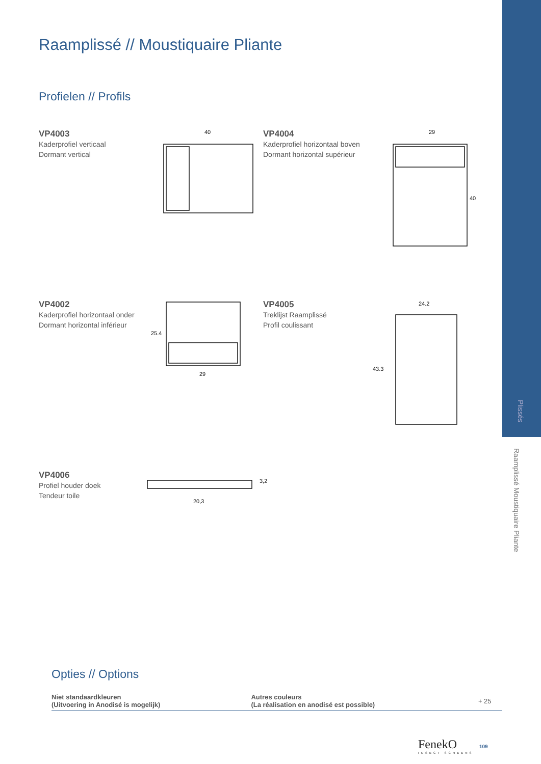Plissés
Raamplissé Moustiquaire Pliante
Raamplissé // Moustiquaire Pliante
Profielen // Profils
VP4003
Kaderprofiel verticaal
Dormant vertical
40
VP4004
Kaderprofiel horizontaal boven
Dormant horizontal supérieur
29
40
VP4002
Kaderprofiel horizontaal onder
Dormant horizontal inférieur
25.4
29
VP4005
Treklijst Raamplissé
Profil coulissant
24.2
43.3
VP4006
Profiel houder doek
Tendeur toile
20,3
3,2
Opties // Options
| Niet standaardkleuren (Uitvoering in Anodisé is mogelijk) | Autres couleurs (La réalisation en anodisé est possible) | + 25 |
FenekO
INSECT SCREENS
109